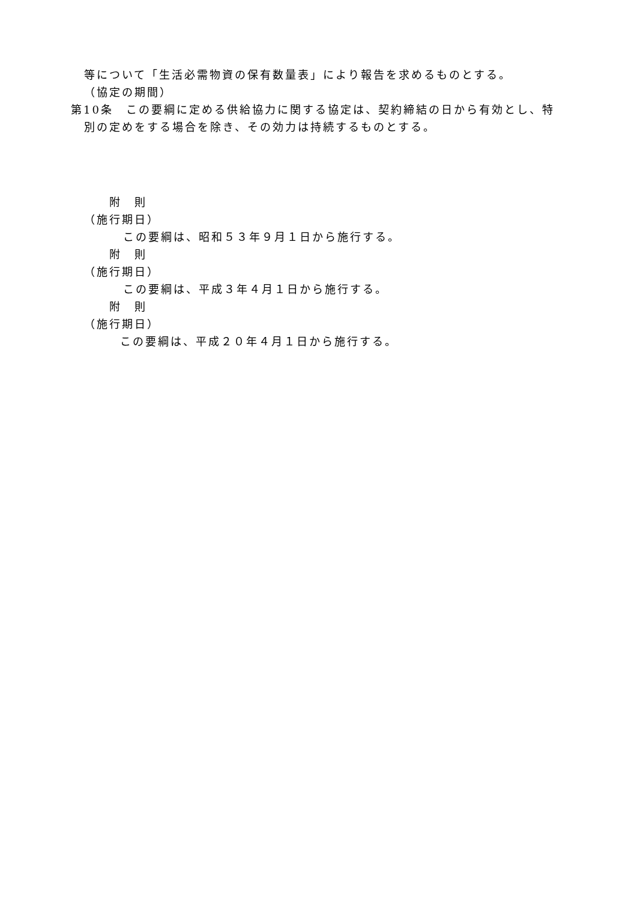等について「生活必需物資の保有数量表」により報告を求めるものとする。
（協定の期間）
第10条　この要綱に定める供給協力に関する協定は、契約締結の日から有効とし、特
別の定めをする場合を除き、その効力は持続するものとする。
附　則
（施行期日）
この要綱は、昭和５３年９月１日から施行する。
附　則
（施行期日）
この要綱は、平成３年４月１日から施行する。
附　則
（施行期日）
この要綱は、平成２０年４月１日から施行する。